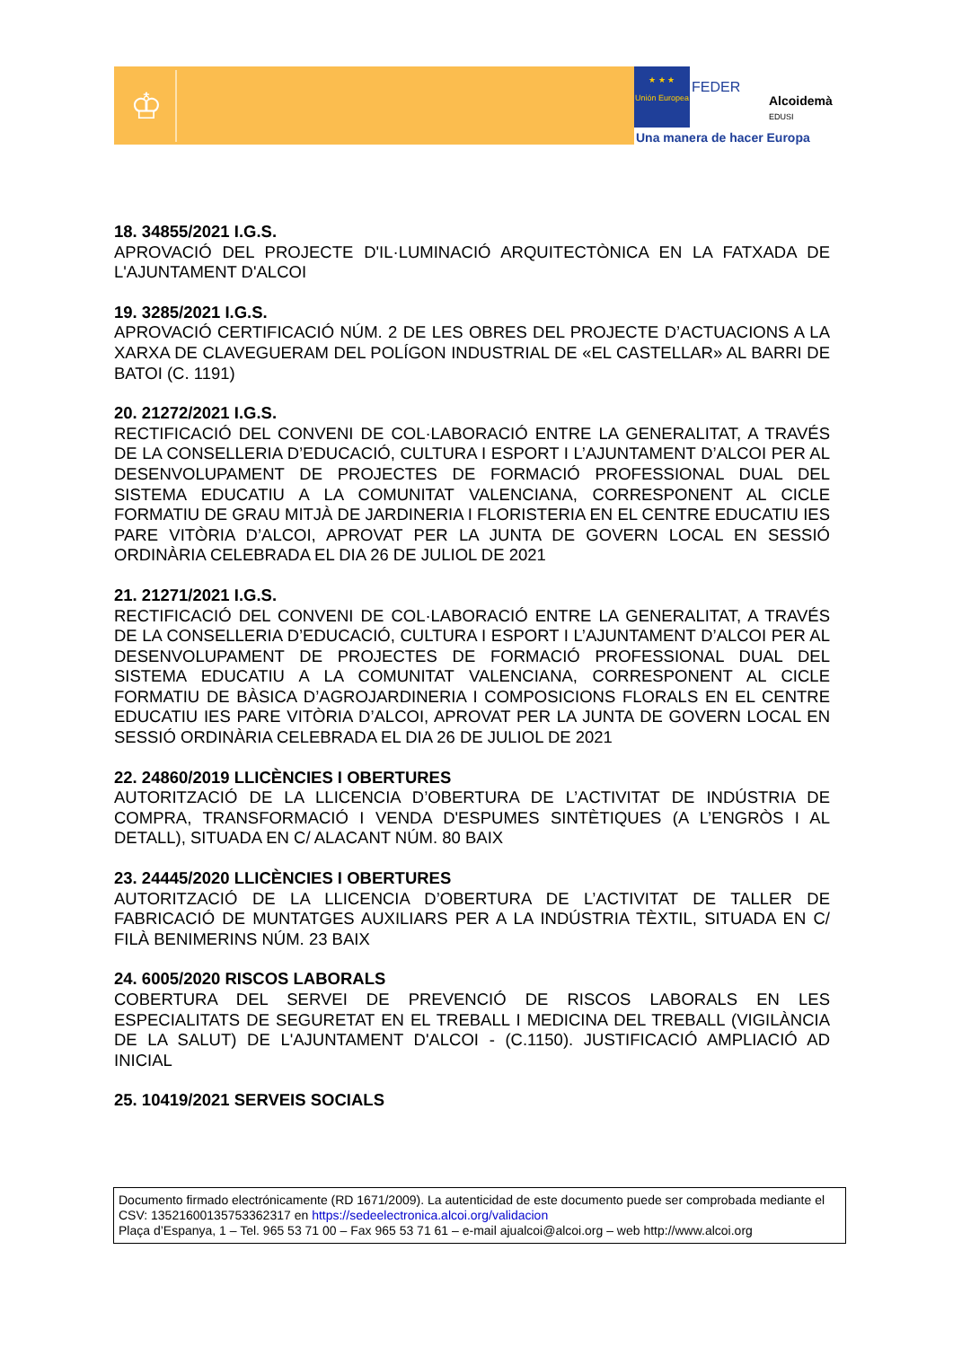♔
★ ★ ★
Unión Europea
FEDER
Alcoidemà
EDUSI
Una manera de hacer Europa
18. 34855/2021 I.G.S.
APROVACIÓ DEL PROJECTE D'IL·LUMINACIÓ ARQUITECTÒNICA EN LA FATXADA DE L'AJUNTAMENT D'ALCOI
19. 3285/2021 I.G.S.
APROVACIÓ CERTIFICACIÓ NÚM. 2 DE LES OBRES DEL PROJECTE D’ACTUACIONS A LA XARXA DE CLAVEGUERAM DEL POLÍGON INDUSTRIAL DE «EL CASTELLAR» AL BARRI DE BATOI (C. 1191)
20. 21272/2021 I.G.S.
RECTIFICACIÓ DEL CONVENI DE COL·LABORACIÓ ENTRE LA GENERALITAT, A TRAVÉS DE LA CONSELLERIA D’EDUCACIÓ, CULTURA I ESPORT I L’AJUNTAMENT D’ALCOI PER AL DESENVOLUPAMENT DE PROJECTES DE FORMACIÓ PROFESSIONAL DUAL DEL SISTEMA EDUCATIU A LA COMUNITAT VALENCIANA, CORRESPONENT AL CICLE FORMATIU DE GRAU MITJÀ DE JARDINERIA I FLORISTERIA EN EL CENTRE EDUCATIU IES PARE VITÒRIA D’ALCOI, APROVAT PER LA JUNTA DE GOVERN LOCAL EN SESSIÓ ORDINÀRIA CELEBRADA EL DIA 26 DE JULIOL DE 2021
21. 21271/2021 I.G.S.
RECTIFICACIÓ DEL CONVENI DE COL·LABORACIÓ ENTRE LA GENERALITAT, A TRAVÉS DE LA CONSELLERIA D’EDUCACIÓ, CULTURA I ESPORT I L’AJUNTAMENT D’ALCOI PER AL DESENVOLUPAMENT DE PROJECTES DE FORMACIÓ PROFESSIONAL DUAL DEL SISTEMA EDUCATIU A LA COMUNITAT VALENCIANA, CORRESPONENT AL CICLE FORMATIU DE BÀSICA D’AGROJARDINERIA I COMPOSICIONS FLORALS EN EL CENTRE EDUCATIU IES PARE VITÒRIA D’ALCOI, APROVAT PER LA JUNTA DE GOVERN LOCAL EN SESSIÓ ORDINÀRIA CELEBRADA EL DIA 26 DE JULIOL DE 2021
22. 24860/2019 LLICÈNCIES I OBERTURES
AUTORITZACIÓ DE LA LLICENCIA D’OBERTURA DE L’ACTIVITAT DE INDÚSTRIA DE COMPRA, TRANSFORMACIÓ I VENDA D'ESPUMES SINTÈTIQUES (A L’ENGRÒS I AL DETALL), SITUADA EN C/ ALACANT NÚM. 80 BAIX
23. 24445/2020 LLICÈNCIES I OBERTURES
AUTORITZACIÓ DE LA LLICENCIA D’OBERTURA DE L’ACTIVITAT DE TALLER DE FABRICACIÓ DE MUNTATGES AUXILIARS PER A LA INDÚSTRIA TÈXTIL, SITUADA EN C/ FILÀ BENIMERINS NÚM. 23 BAIX
24. 6005/2020 RISCOS LABORALS
COBERTURA DEL SERVEI DE PREVENCIÓ DE RISCOS LABORALS EN LES ESPECIALITATS DE SEGURETAT EN EL TREBALL I MEDICINA DEL TREBALL (VIGILÀNCIA DE LA SALUT) DE L'AJUNTAMENT D'ALCOI - (C.1150). JUSTIFICACIÓ AMPLIACIÓ AD INICIAL
25. 10419/2021 SERVEIS SOCIALS
Documento firmado electrónicamente (RD 1671/2009). La autenticidad de este documento puede ser comprobada mediante el CSV: 13521600135753362317 en https://sedeelectronica.alcoi.org/validacion
Plaça d’Espanya, 1 – Tel. 965 53 71 00 – Fax 965 53 71 61 – e-mail ajualcoi@alcoi.org – web http://www.alcoi.org